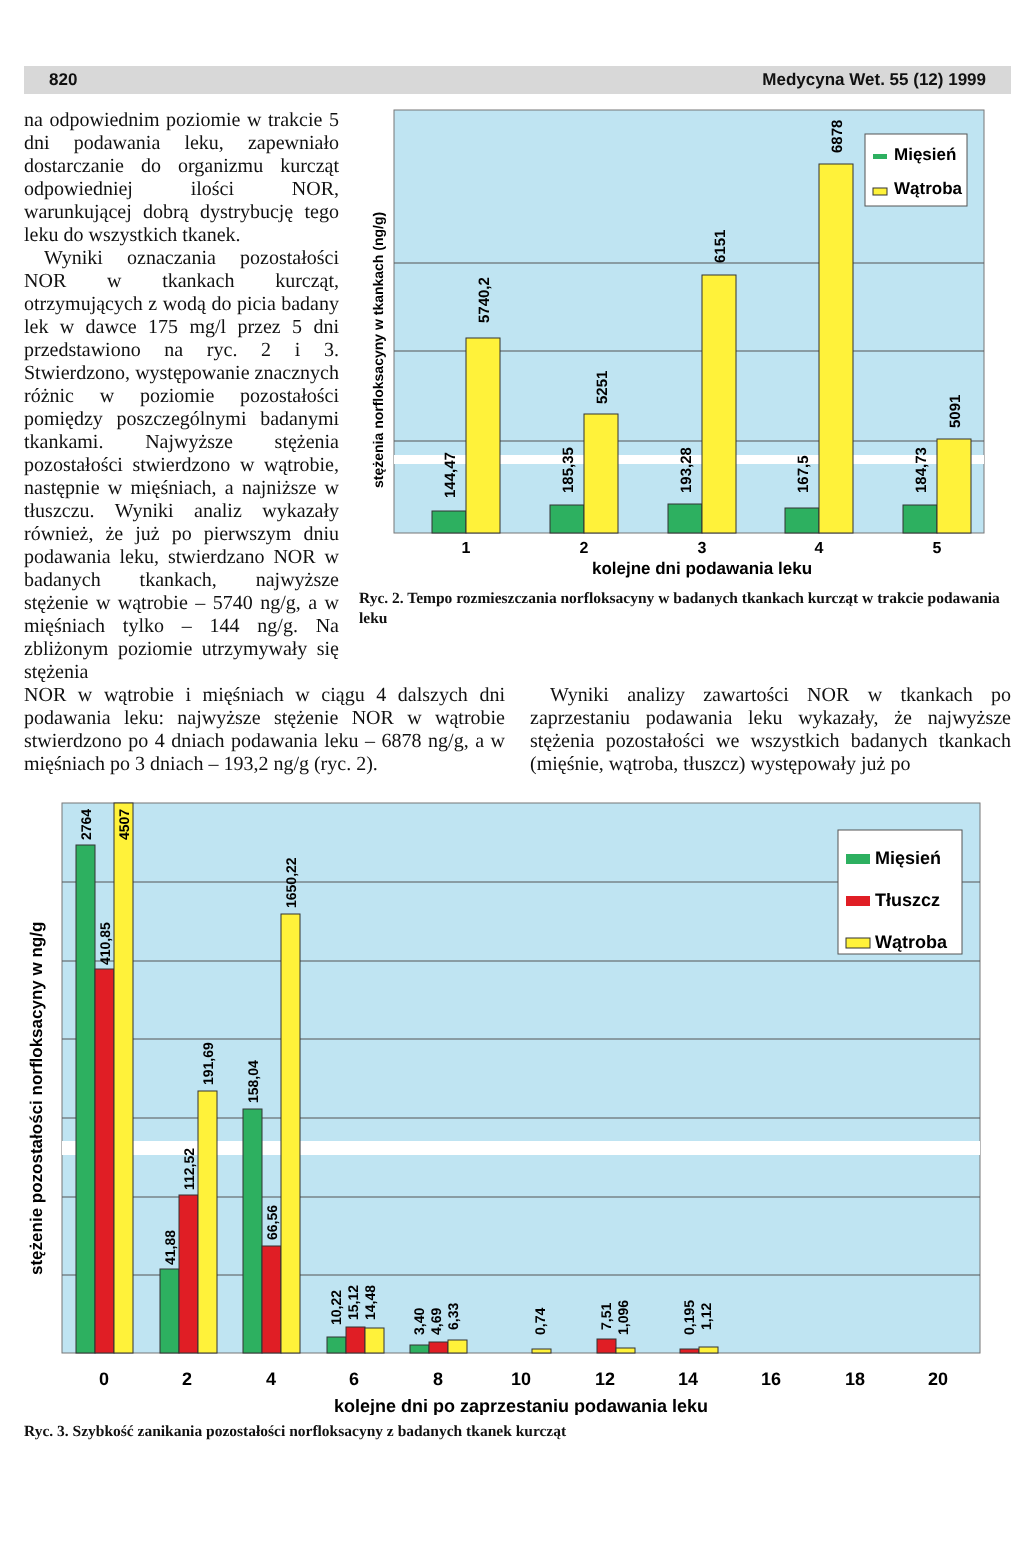820 Medycyna Wet. 55 (12) 1999
na odpowiednim poziomie w trakcie 5 dni podawania leku, zapewniało dostarczanie do organizmu kurcząt odpowiedniej ilości NOR, warunkującej dobrą dystrybucję tego leku do wszystkich tkanek.
Wyniki oznaczania pozostałości NOR w tkankach kurcząt, otrzymujących z wodą do picia badany lek w dawce 175 mg/l przez 5 dni przedstawiono na ryc. 2 i 3. Stwierdzono, występowanie znacznych różnic w poziomie pozostałości pomiędzy poszczególnymi badanymi tkankami. Najwyższe stężenia pozostałości stwierdzono w wątrobie, następnie w mięśniach, a najniższe w tłuszczu. Wyniki analiz wykazały również, że już po pierwszym dniu podawania leku, stwierdzano NOR w badanych tkankach, najwyższe stężenie w wątrobie – 5740 ng/g, a w mięśniach tylko – 144 ng/g. Na zbliżonym poziomie utrzymywały się stężenia
144,47
5740,2
185,35
5251
193,28
6151
167,5
6878
184,73
5091
Mięsień
Wątroba
stężenia norfloksacyny w tkankach (ng/g)
1
2
3
4
5
kolejne dni podawania leku
Ryc. 2. Tempo rozmieszczania norfloksacyny w badanych tkankach kurcząt w trakcie podawania leku
NOR w wątrobie i mięśniach w ciągu 4 dalszych dni podawania leku: najwyższe stężenie NOR w wątrobie stwierdzono po 4 dniach podawania leku – 6878 ng/g, a w mięśniach po 3 dniach – 193,2 ng/g (ryc. 2).
Wyniki analizy zawartości NOR w tkankach po zaprzestaniu podawania leku wykazały, że najwyższe stężenia pozostałości we wszystkich badanych tkankach (mięśnie, wątroba, tłuszcz) występowały już po
2764
410,85
4507
41,88
112,52
191,69
158,04
66,56
1650,22
10,22
15,12
14,48
3,40
4,69
6,33
0,74
7,51
1,096
0,195
1,12
Mięsień
Tłuszcz
Wątroba
stężenie pozostałości norfloksacyny w ng/g
0
2
4
6
8
10
12
14
16
18
20
kolejne dni po zaprzestaniu podawania leku
Ryc. 3. Szybkość zanikania pozostałości norfloksacyny z badanych tkanek kurcząt